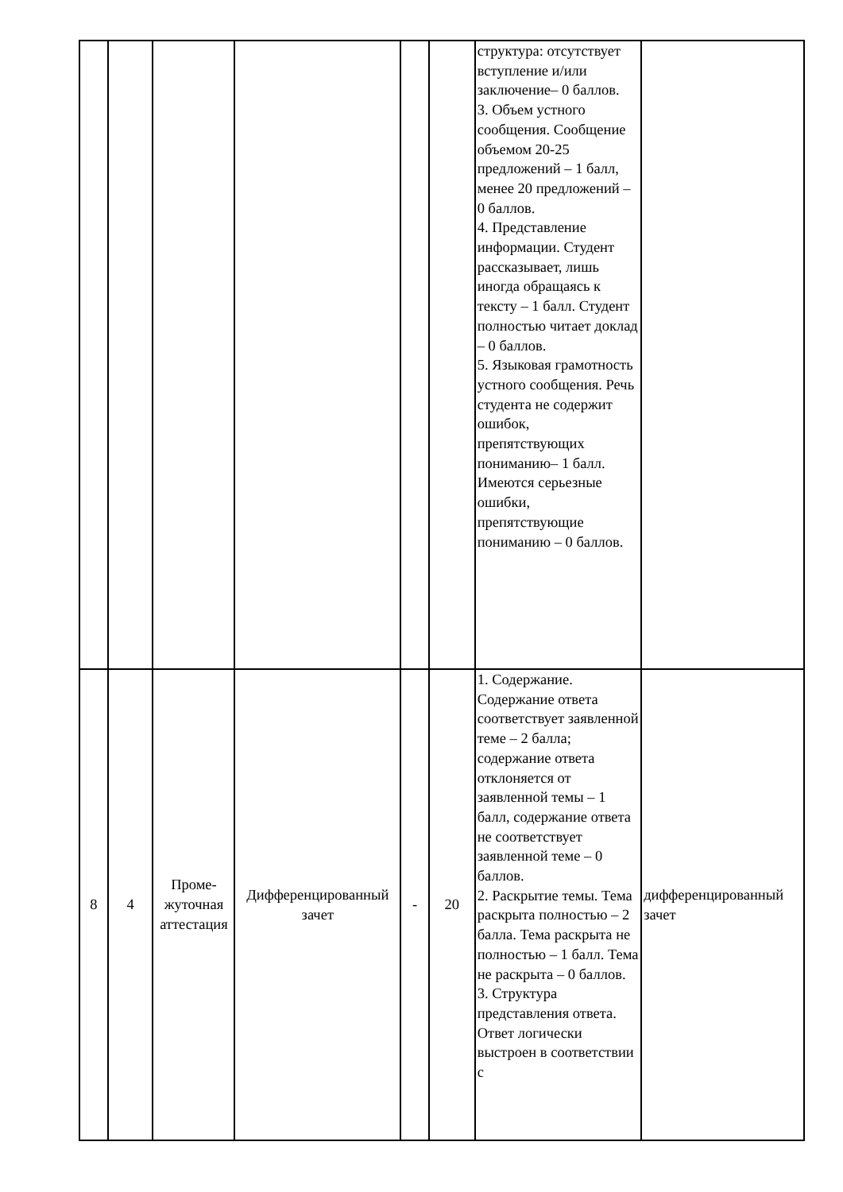| | | | | | | структура: отсутствует вступление и/или заключение– 0 баллов. 3. Объем устного сообщения. Сообщение объемом 20-25 предложений – 1 балл, менее 20 предложений – 0 баллов. 4. Представление информации. Студент рассказывает, лишь иногда обращаясь к тексту – 1 балл. Студент полностью читает доклад – 0 баллов. 5. Языковая грамотность устного сообщения. Речь студента не содержит ошибок, препятствующих пониманию– 1 балл. Имеются серьезные ошибки, препятствующие пониманию – 0 баллов. | |
| 8 | 4 | Проме-жуточная аттестация | Дифференцированный зачет | - | 20 | 1. Содержание. Содержание ответа соответствует заявленной теме – 2 балла; содержание ответа отклоняется от заявленной темы – 1 балл, содержание ответа не соответствует заявленной теме – 0 баллов. 2. Раскрытие темы. Тема раскрыта полностью – 2 балла. Тема раскрыта не полностью – 1 балл. Тема не раскрыта – 0 баллов. 3. Структура представления ответа. Ответ логически выстроен в соответствии с | дифференцированный зачет |